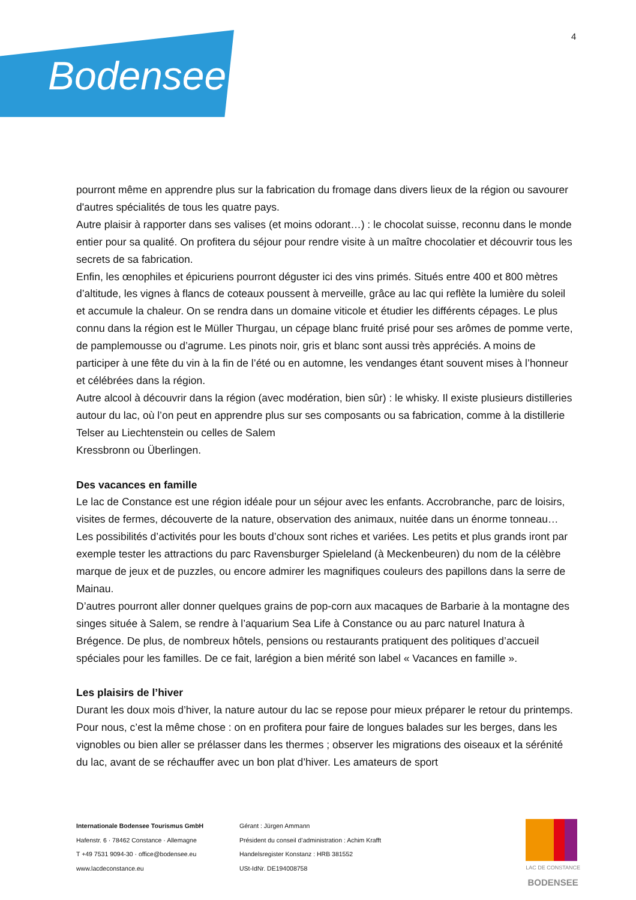Bodensee! 4
pourront même en apprendre plus sur la fabrication du fromage dans divers lieux de la région ou savourer d'autres spécialités de tous les quatre pays.
Autre plaisir à rapporter dans ses valises (et moins odorant…) : le chocolat suisse, reconnu dans le monde entier pour sa qualité. On profitera du séjour pour rendre visite à un maître chocolatier et découvrir tous les secrets de sa fabrication.
Enfin, les œnophiles et épicuriens pourront déguster ici des vins primés. Situés entre 400 et 800 mètres d’altitude, les vignes à flancs de coteaux poussent à merveille, grâce au lac qui reflète la lumière du soleil et accumule la chaleur. On se rendra dans un domaine viticole et étudier les différents cépages. Le plus connu dans la région est le Müller Thurgau, un cépage blanc fruité prisé pour ses arômes de pomme verte, de pamplemousse ou d’agrume. Les pinots noir, gris et blanc sont aussi très appréciés. A moins de participer à une fête du vin à la fin de l’été ou en automne, les vendanges étant souvent mises à l’honneur et célébrées dans la région.
Autre alcool à découvrir dans la région (avec modération, bien sûr) : le whisky. Il existe plusieurs distilleries autour du lac, où l’on peut en apprendre plus sur ses composants ou sa fabrication, comme à la distillerie Telser au Liechtenstein ou celles de Salem
Kressbronn ou Überlingen.
Des vacances en famille
Le lac de Constance est une région idéale pour un séjour avec les enfants. Accrobranche, parc de loisirs, visites de fermes, découverte de la nature, observation des animaux, nuitée dans un énorme tonneau… Les possibilités d’activités pour les bouts d’choux sont riches et variées. Les petits et plus grands iront par exemple tester les attractions du parc Ravensburger Spieleland (à Meckenbeuren) du nom de la célèbre marque de jeux et de puzzles, ou encore admirer les magnifiques couleurs des papillons dans la serre de Mainau.
D’autres pourront aller donner quelques grains de pop-corn aux macaques de Barbarie à la montagne des singes située à Salem, se rendre à l’aquarium Sea Life à Constance ou au parc naturel Inatura à Brégence. De plus, de nombreux hôtels, pensions ou restaurants pratiquent des politiques d’accueil spéciales pour les familles. De ce fait, larégion a bien mérité son label « Vacances en famille ».
Les plaisirs de l’hiver
Durant les doux mois d’hiver, la nature autour du lac se repose pour mieux préparer le retour du printemps. Pour nous, c’est la même chose : on en profitera pour faire de longues balades sur les berges, dans les vignobles ou bien aller se prélasser dans les thermes ; observer les migrations des oiseaux et la sérénité du lac, avant de se réchauffer avec un bon plat d’hiver. Les amateurs de sport
Internationale Bodensee Tourismus GmbH
Hafenstr. 6 · 78462 Constance · Allemagne
T +49 7531 9094-30 · office@bodensee.eu
www.lacdeconstance.eu
Gérant : Jürgen Ammann
Président du conseil d’administration : Achim Krafft
Handelsregister Konstanz : HRB 381552
USt-IdNr. DE194008758
LAC DE CONSTANCE
BODENSEE